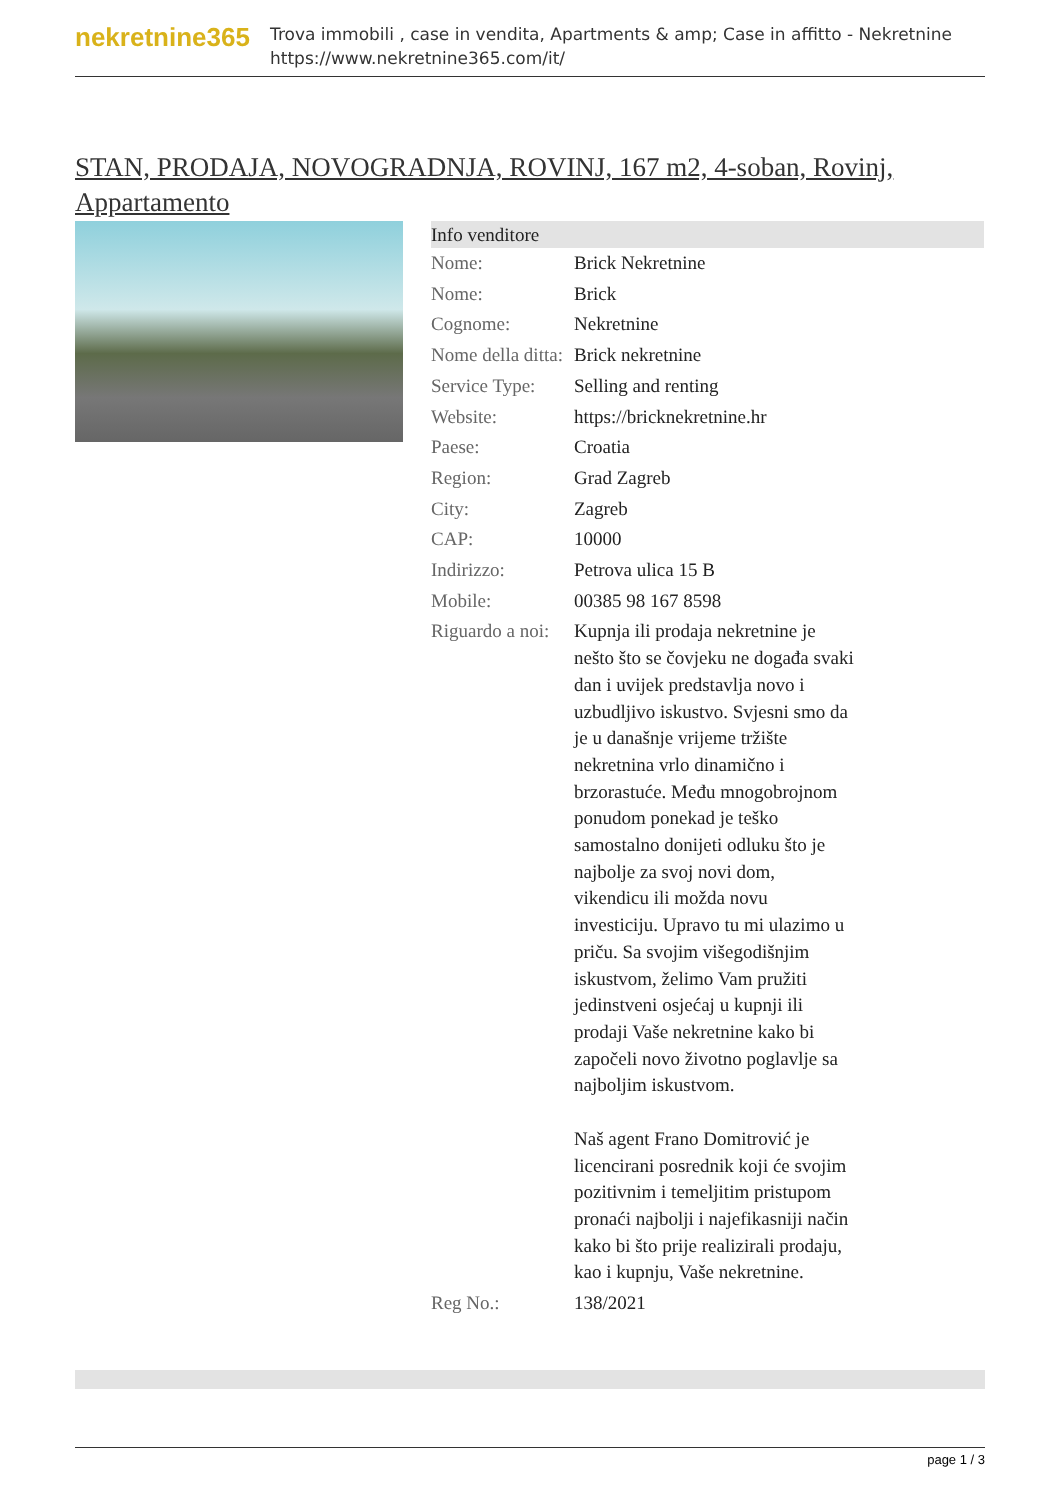nekretnine365
Trova immobili , case in vendita, Apartments & amp; Case in affitto - Nekretnine
https://www.nekretnine365.com/it/
STAN, PRODAJA, NOVOGRADNJA, ROVINJ, 167 m2, 4-soban, Rovinj, Appartamento
| Info venditore | |
| --- | --- |
| Nome: | Brick Nekretnine |
| Nome: | Brick |
| Cognome: | Nekretnine |
| Nome della ditta: | Brick nekretnine |
| Service Type: | Selling and renting |
| Website: | https://bricknekretnine.hr |
| Paese: | Croatia |
| Region: | Grad Zagreb |
| City: | Zagreb |
| CAP: | 10000 |
| Indirizzo: | Petrova ulica 15 B |
| Mobile: | 00385 98 167 8598 |
| Riguardo a noi: | Kupnja ili prodaja nekretnine je nešto što se čovjeku ne događa svaki dan i uvijek predstavlja novo i uzbudljivo iskustvo. Svjesni smo da je u današnje vrijeme tržište nekretnina vrlo dinamično i brzorastuće. Među mnogobrojnom ponudom ponekad je teško samostalno donijeti odluku što je najbolje za svoj novi dom, vikendicu ili možda novu investiciju. Upravo tu mi ulazimo u priču. Sa svojim višegodišnjim iskustvom, želimo Vam pružiti jedinstveni osjećaj u kupnji ili prodaji Vaše nekretnine kako bi započeli novo životno poglavlje sa najboljim iskustvom. Naš agent Frano Domitrović je licencirani posrednik koji će svojim pozitivnim i temeljitim pristupom pronaći najbolji i najefikasniji način kako bi što prije realizirali prodaju, kao i kupnju, Vaše nekretnine. |
| Reg No.: | 138/2021 |
page 1 / 3